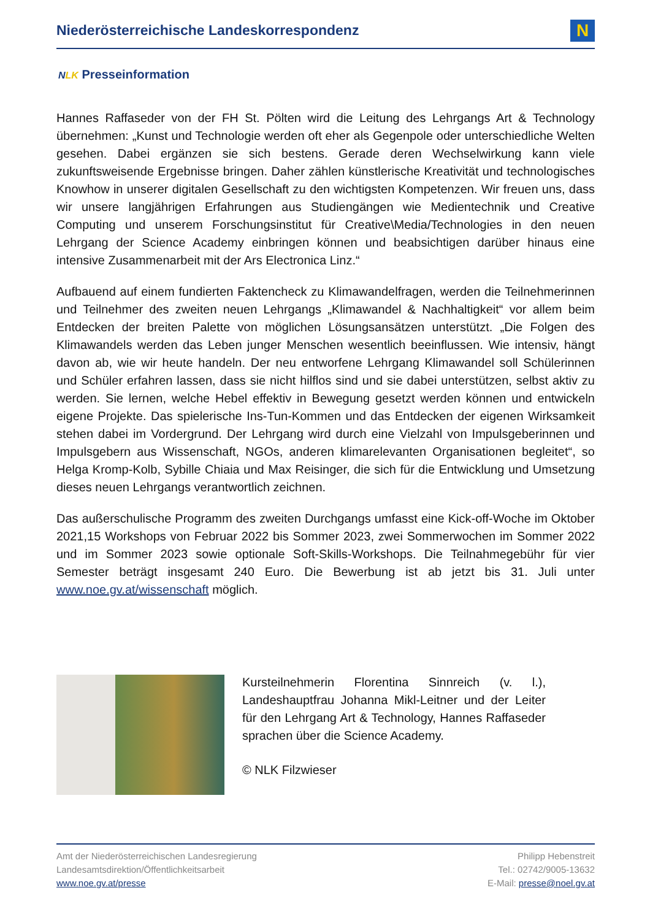Niederösterreichische Landeskorrespondenz
N
NLK Presseinformation
Hannes Raffaseder von der FH St. Pölten wird die Leitung des Lehrgangs Art & Technology übernehmen: „Kunst und Technologie werden oft eher als Gegenpole oder unterschiedliche Welten gesehen. Dabei ergänzen sie sich bestens. Gerade deren Wechselwirkung kann viele zukunftsweisende Ergebnisse bringen. Daher zählen künstlerische Kreativität und technologisches Knowhow in unserer digitalen Gesellschaft zu den wichtigsten Kompetenzen. Wir freuen uns, dass wir unsere langjährigen Erfahrungen aus Studiengängen wie Medientechnik und Creative Computing und unserem Forschungsinstitut für Creative\Media/Technologies in den neuen Lehrgang der Science Academy einbringen können und beabsichtigen darüber hinaus eine intensive Zusammenarbeit mit der Ars Electronica Linz.“
Aufbauend auf einem fundierten Faktencheck zu Klimawandelfragen, werden die Teilnehmerinnen und Teilnehmer des zweiten neuen Lehrgangs „Klimawandel & Nachhaltigkeit“ vor allem beim Entdecken der breiten Palette von möglichen Lösungsansätzen unterstützt. „Die Folgen des Klimawandels werden das Leben junger Menschen wesentlich beeinflussen. Wie intensiv, hängt davon ab, wie wir heute handeln. Der neu entworfene Lehrgang Klimawandel soll Schülerinnen und Schüler erfahren lassen, dass sie nicht hilflos sind und sie dabei unterstützen, selbst aktiv zu werden. Sie lernen, welche Hebel effektiv in Bewegung gesetzt werden können und entwickeln eigene Projekte. Das spielerische Ins-Tun-Kommen und das Entdecken der eigenen Wirksamkeit stehen dabei im Vordergrund. Der Lehrgang wird durch eine Vielzahl von Impulsgeberinnen und Impulsgebern aus Wissenschaft, NGOs, anderen klimarelevanten Organisationen begleitet“, so Helga Kromp-Kolb, Sybille Chiaia und Max Reisinger, die sich für die Entwicklung und Umsetzung dieses neuen Lehrgangs verantwortlich zeichnen.
Das außerschulische Programm des zweiten Durchgangs umfasst eine Kick-off-Woche im Oktober 2021,15 Workshops von Februar 2022 bis Sommer 2023, zwei Sommerwochen im Sommer 2022 und im Sommer 2023 sowie optionale Soft-Skills-Workshops. Die Teilnahmegebühr für vier Semester beträgt insgesamt 240 Euro. Die Bewerbung ist ab jetzt bis 31. Juli unter www.noe.gv.at/wissenschaft möglich.
Kursteilnehmerin Florentina Sinnreich (v. l.), Landeshauptfrau Johanna Mikl-Leitner und der Leiter für den Lehrgang Art & Technology, Hannes Raffaseder sprachen über die Science Academy.
© NLK Filzwieser
Amt der Niederösterreichischen Landesregierung
Landesamtsdirektion/Öffentlichkeitsarbeit
www.noe.gv.at/presse
Philipp Hebenstreit
Tel.: 02742/9005-13632
E-Mail: presse@noel.gv.at